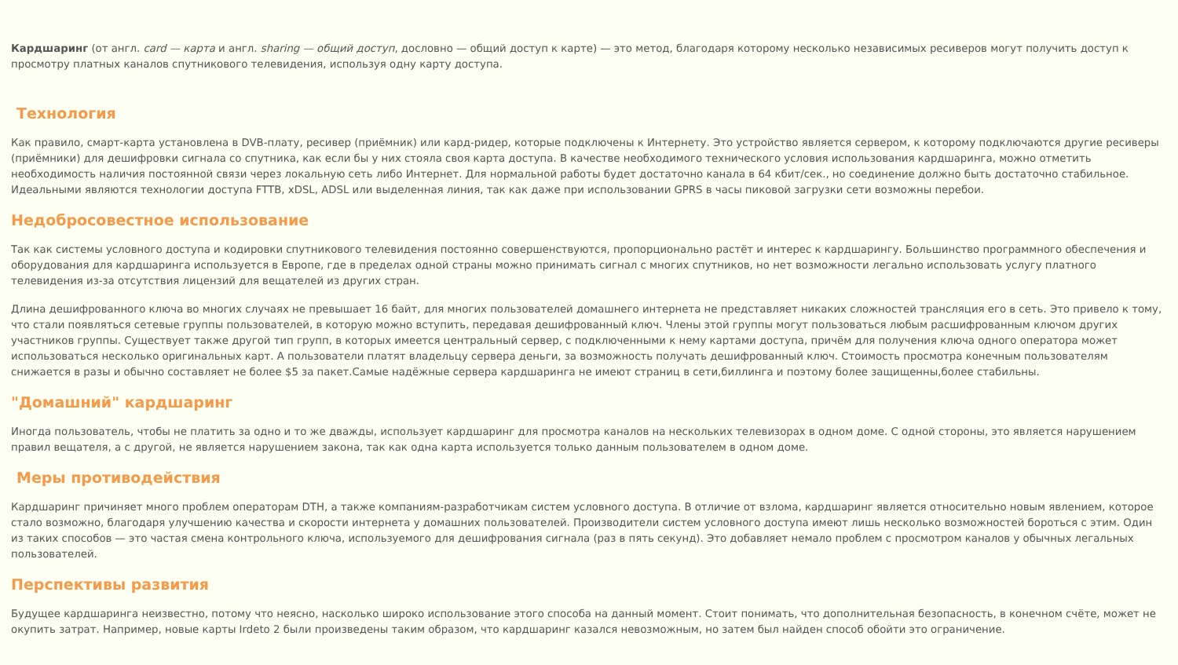Кардшаринг (от англ. card — карта и англ. sharing — общий доступ, дословно — общий доступ к карте) — это метод, благодаря которому несколько независимых ресиверов могут получить доступ к просмотру платных каналов спутникового телевидения, используя одну карту доступа.
Технология
Как правило, смарт-карта установлена в DVB-плату, ресивер (приёмник) или кард-ридер, которые подключены к Интернету. Это устройство является сервером, к которому подключаются другие ресиверы (приёмники) для дешифровки сигнала со спутника, как если бы у них стояла своя карта доступа. В качестве необходимого технического условия использования кардшаринга, можно отметить необходимость наличия постоянной связи через локальную сеть либо Интернет. Для нормальной работы будет достаточно канала в 64 кбит/сек., но соединение должно быть достаточно стабильное. Идеальными являются технологии доступа FTTB, xDSL, ADSL или выделенная линия, так как даже при использовании GPRS в часы пиковой загрузки сети возможны перебои.
Недобросовестное использование
Так как системы условного доступа и кодировки спутникового телевидения постоянно совершенствуются, пропорционально растёт и интерес к кардшарингу. Большинство программного обеспечения и оборудования для кардшаринга используется в Европе, где в пределах одной страны можно принимать сигнал с многих спутников, но нет возможности легально использовать услугу платного телевидения из-за отсутствия лицензий для вещателей из других стран.
Длина дешифрованного ключа во многих случаях не превышает 16 байт, для многих пользователей домашнего интернета не представляет никаких сложностей трансляция его в сеть. Это привело к тому, что стали появляться сетевые группы пользователей, в которую можно вступить, передавая дешифрованный ключ. Члены этой группы могут пользоваться любым расшифрованным ключом других участников группы. Существует также другой тип групп, в которых имеется центральный сервер, с подключенными к нему картами доступа, причём для получения ключа одного оператора может использоваться несколько оригинальных карт. А пользователи платят владельцу сервера деньги, за возможность получать дешифрованный ключ. Стоимость просмотра конечным пользователям снижается в разы и обычно составляет не более $5 за пакет.Самые надёжные сервера кардшаринга не имеют страниц в сети,биллинга и поэтому более защищенны,более стабильны.
"Домашний" кардшаринг
Иногда пользователь, чтобы не платить за одно и то же дважды, использует кардшаринг для просмотра каналов на нескольких телевизорах в одном доме. С одной стороны, это является нарушением правил вещателя, а с другой, не является нарушением закона, так как одна карта используется только данным пользователем в одном доме.
Меры противодействия
Кардшаринг причиняет много проблем операторам DTH, а также компаниям-разработчикам систем условного доступа. В отличие от взлома, кардшаринг является относительно новым явлением, которое стало возможно, благодаря улучшению качества и скорости интернета у домашних пользователей. Производители систем условного доступа имеют лишь несколько возможностей бороться с этим. Один из таких способов — это частая смена контрольного ключа, используемого для дешифрования сигнала (раз в пять секунд). Это добавляет немало проблем с просмотром каналов у обычных легальных пользователей.
Перспективы развития
Будущее кардшаринга неизвестно, потому что неясно, насколько широко использование этого способа на данный момент. Стоит понимать, что дополнительная безопасность, в конечном счёте, может не окупить затрат. Например, новые карты Irdeto 2 были произведены таким образом, что кардшаринг казался невозможным, но затем был найден способ обойти это ограничение.